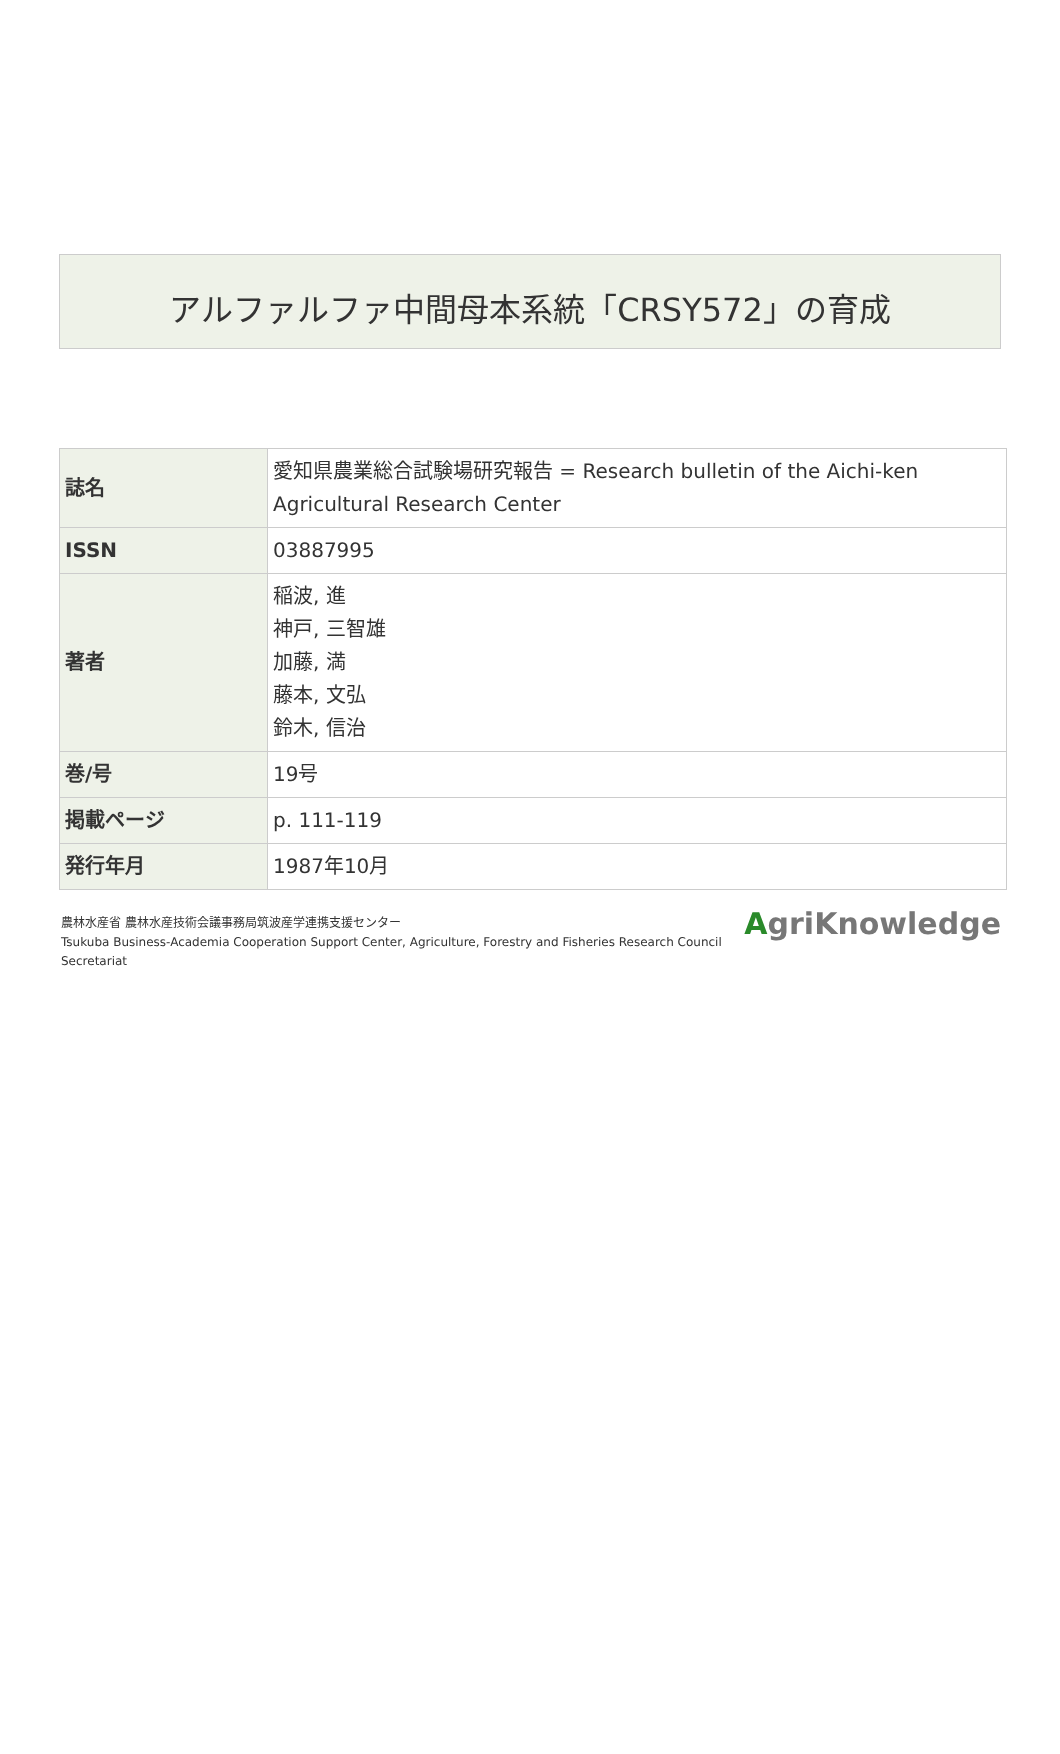アルファルファ中間母本系統「CRSY572」の育成
| 誌名 | 愛知県農業総合試験場研究報告 = Research bulletin of the Aichi-ken Agricultural Research Center |
| ISSN | 03887995 |
| 著者 | 稲波, 進 神戸, 三智雄 加藤, 満 藤本, 文弘 鈴木, 信治 |
| 巻/号 | 19号 |
| 掲載ページ | p. 111-119 |
| 発行年月 | 1987年10月 |
農林水産省 農林水産技術会議事務局筑波産学連携支援センター
Tsukuba Business-Academia Cooperation Support Center, Agriculture, Forestry and Fisheries Research Council
Secretariat
AgriKnowledge